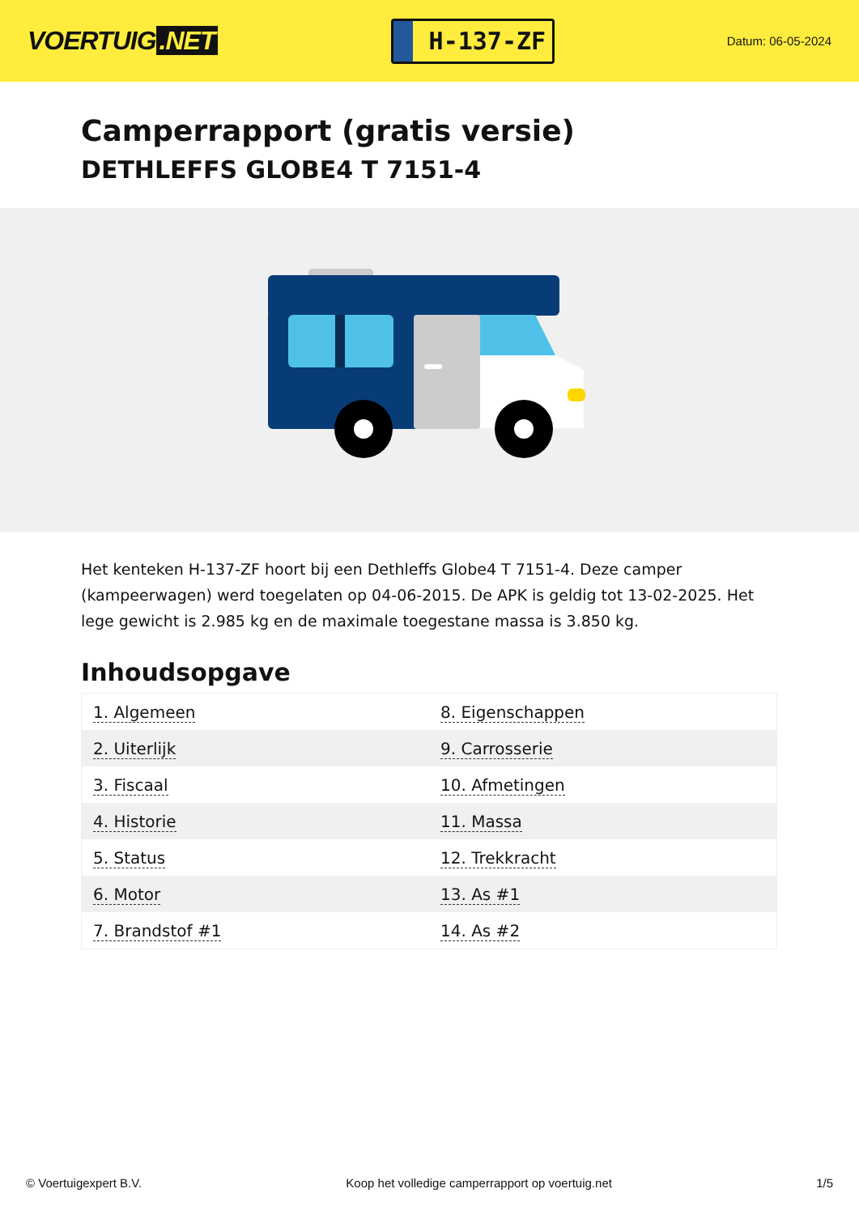VOERTUIG.NET
H-137-ZF
Datum: 06-05-2024
Camperrapport (gratis versie)
DETHLEFFS GLOBE4 T 7151-4
Het kenteken H-137-ZF hoort bij een Dethleffs Globe4 T 7151-4. Deze camper (kampeerwagen) werd toegelaten op 04-06-2015. De APK is geldig tot 13-02-2025. Het lege gewicht is 2.985 kg en de maximale toegestane massa is 3.850 kg.
Inhoudsopgave
| 1. Algemeen | 8. Eigenschappen |
| 2. Uiterlijk | 9. Carrosserie |
| 3. Fiscaal | 10. Afmetingen |
| 4. Historie | 11. Massa |
| 5. Status | 12. Trekkracht |
| 6. Motor | 13. As #1 |
| 7. Brandstof #1 | 14. As #2 |
© Voertuigexpert B.V. Koop het volledige camperrapport op voertuig.net 1/5